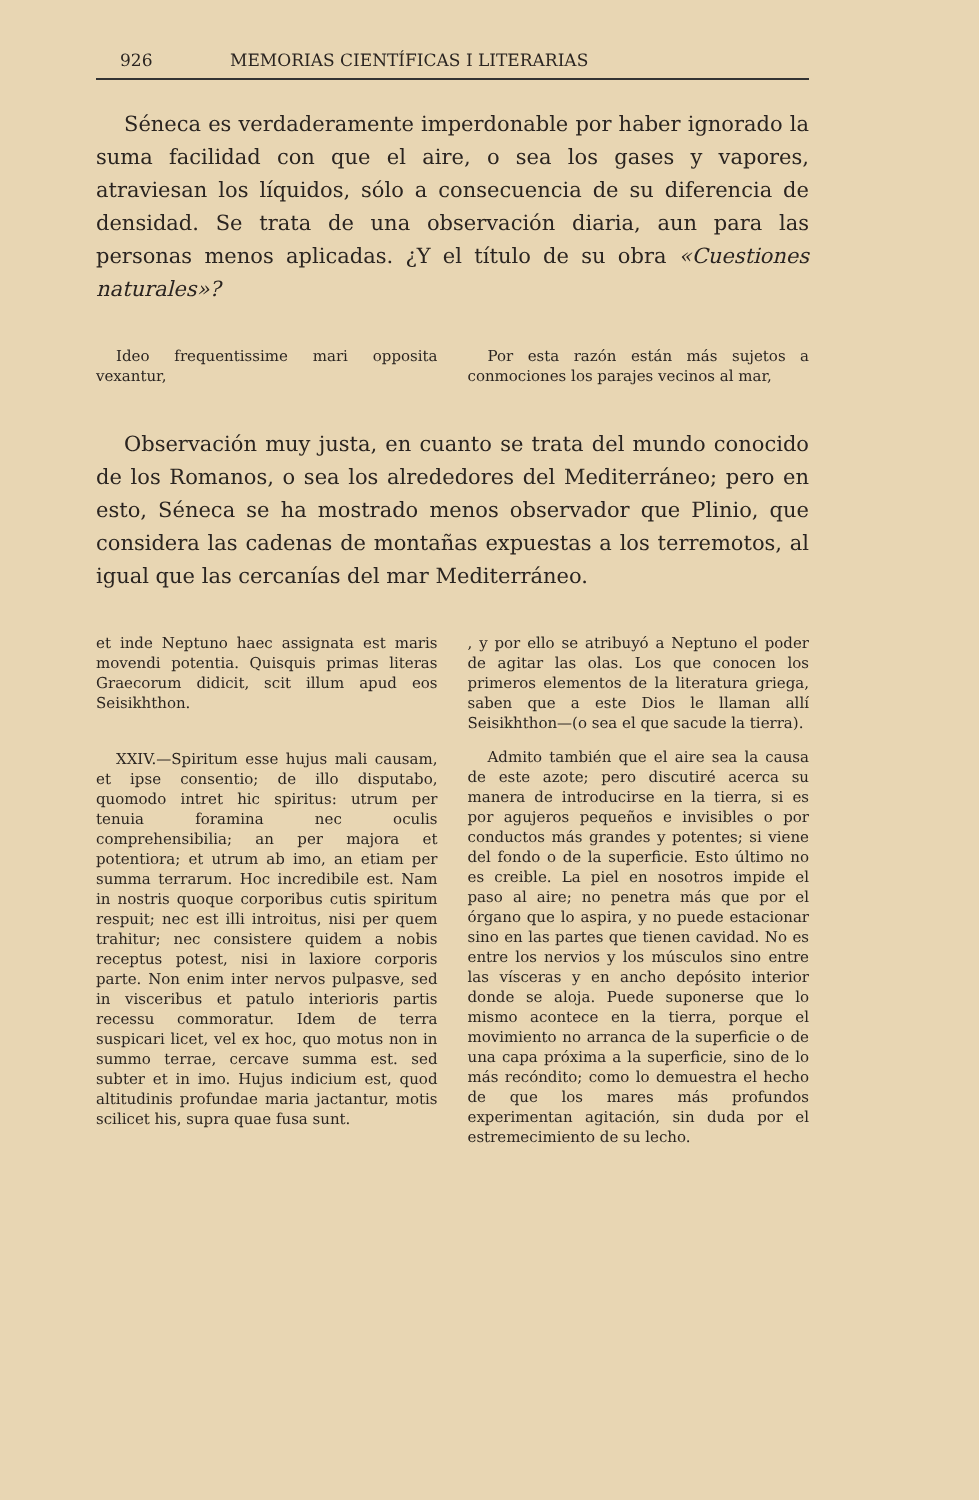926 MEMORIAS CIENTÍFICAS I LITERARIAS
Séneca es verdaderamente imperdonable por haber ignorado la suma facilidad con que el aire, o sea los gases y vapores, atraviesan los líquidos, sólo a consecuencia de su diferencia de densidad. Se trata de una observación diaria, aun para las personas menos aplicadas. ¿Y el título de su obra «Cuestiones naturales»?
Ideo frequentissime mari opposita vexantur,
Por esta razón están más sujetos a conmociones los parajes vecinos al mar,
Observación muy justa, en cuanto se trata del mundo conocido de los Romanos, o sea los alrededores del Mediterráneo; pero en esto, Séneca se ha mostrado menos observador que Plinio, que considera las cadenas de montañas expuestas a los terremotos, al igual que las cercanías del mar Mediterráneo.
et inde Neptuno haec assignata est maris movendi potentia. Quisquis primas literas Graecorum didicit, scit illum apud eos Seisikhthon.
XXIV.—Spiritum esse hujus mali causam, et ipse consentio; de illo disputabo, quomodo intret hic spiritus: utrum per tenuia foramina nec oculis comprehensibilia; an per majora et potentiora; et utrum ab imo, an etiam per summa terrarum. Hoc incredibile est. Nam in nostris quoque corporibus cutis spiritum respuit; nec est illi introitus, nisi per quem trahitur; nec consistere quidem a nobis receptus potest, nisi in laxiore corporis parte. Non enim inter nervos pulpasve, sed in visceribus et patulo interioris partis recessu commoratur. Idem de terra suspicari licet, vel ex hoc, quo motus non in summo terrae, cercave summa est. sed subter et in imo. Hujus indicium est, quod altitudinis profundae maria jactantur, motis scilicet his, supra quae fusa sunt.
, y por ello se atribuyó a Neptuno el poder de agitar las olas. Los que conocen los primeros elementos de la literatura griega, saben que a este Dios le llaman allí Seisikhthon—(o sea el que sacude la tierra).
Admito también que el aire sea la causa de este azote; pero discutiré acerca su manera de introducirse en la tierra, si es por agujeros pequeños e invisibles o por conductos más grandes y potentes; si viene del fondo o de la superficie. Esto último no es creible. La piel en nosotros impide el paso al aire; no penetra más que por el órgano que lo aspira, y no puede estacionar sino en las partes que tienen cavidad. No es entre los nervios y los músculos sino entre las vísceras y en ancho depósito interior donde se aloja. Puede suponerse que lo mismo acontece en la tierra, porque el movimiento no arranca de la superficie o de una capa próxima a la superficie, sino de lo más recóndito; como lo demuestra el hecho de que los mares más profundos experimentan agitación, sin duda por el estremecimiento de su lecho.